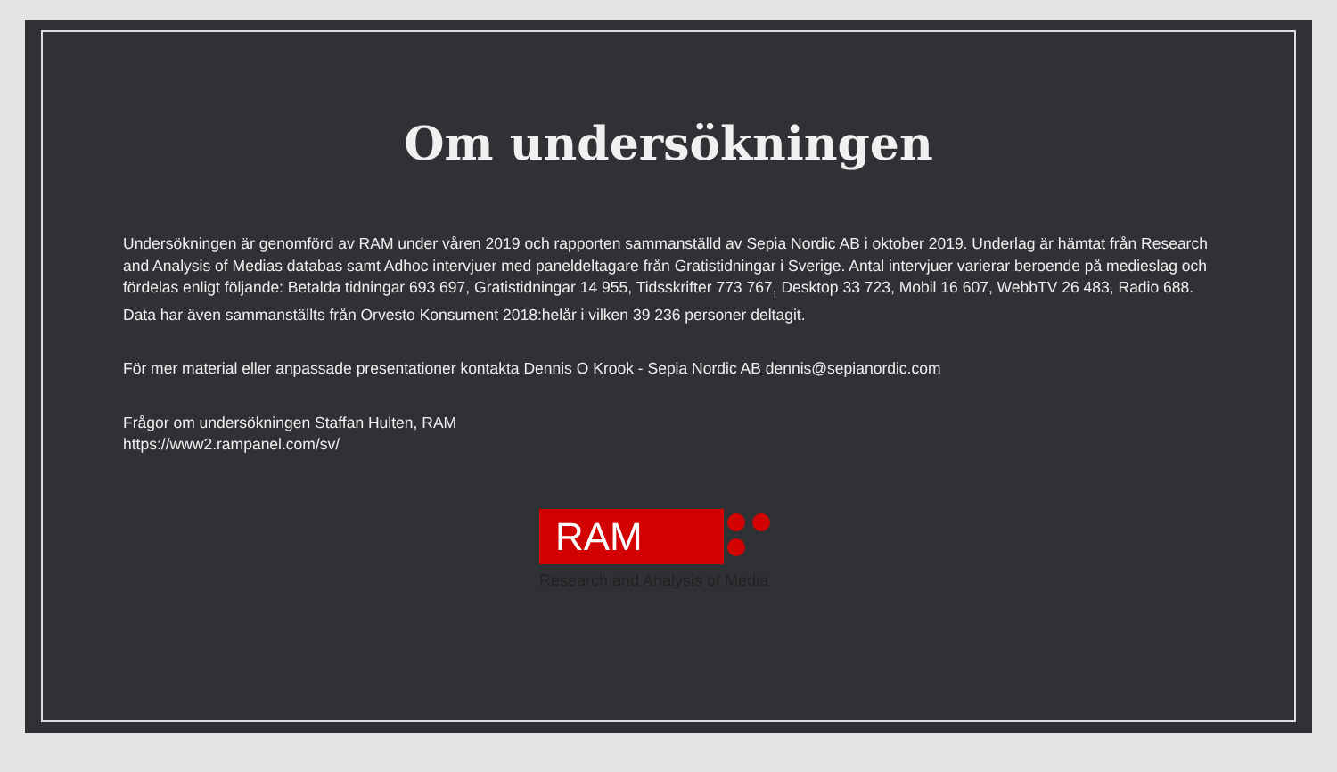Om undersökningen
Undersökningen är genomförd av RAM under våren 2019 och rapporten sammanställd av Sepia Nordic AB i oktober 2019. Underlag är hämtat från Research and Analysis of Medias databas samt Adhoc intervjuer med paneldeltagare från Gratistidningar i Sverige. Antal intervjuer varierar beroende på medieslag och fördelas enligt följande: Betalda tidningar 693 697, Gratistidningar 14 955, Tidsskrifter 773 767, Desktop 33 723, Mobil 16 607, WebbTV 26 483, Radio 688.
Data har även sammanställts från Orvesto Konsument 2018:helår i vilken 39 236 personer deltagit.
För mer material eller anpassade presentationer kontakta Dennis O Krook - Sepia Nordic AB dennis@sepianordic.com
Frågor om undersökningen Staffan Hulten, RAM
https://www2.rampanel.com/sv/
RAM
Research and Analysis of Media